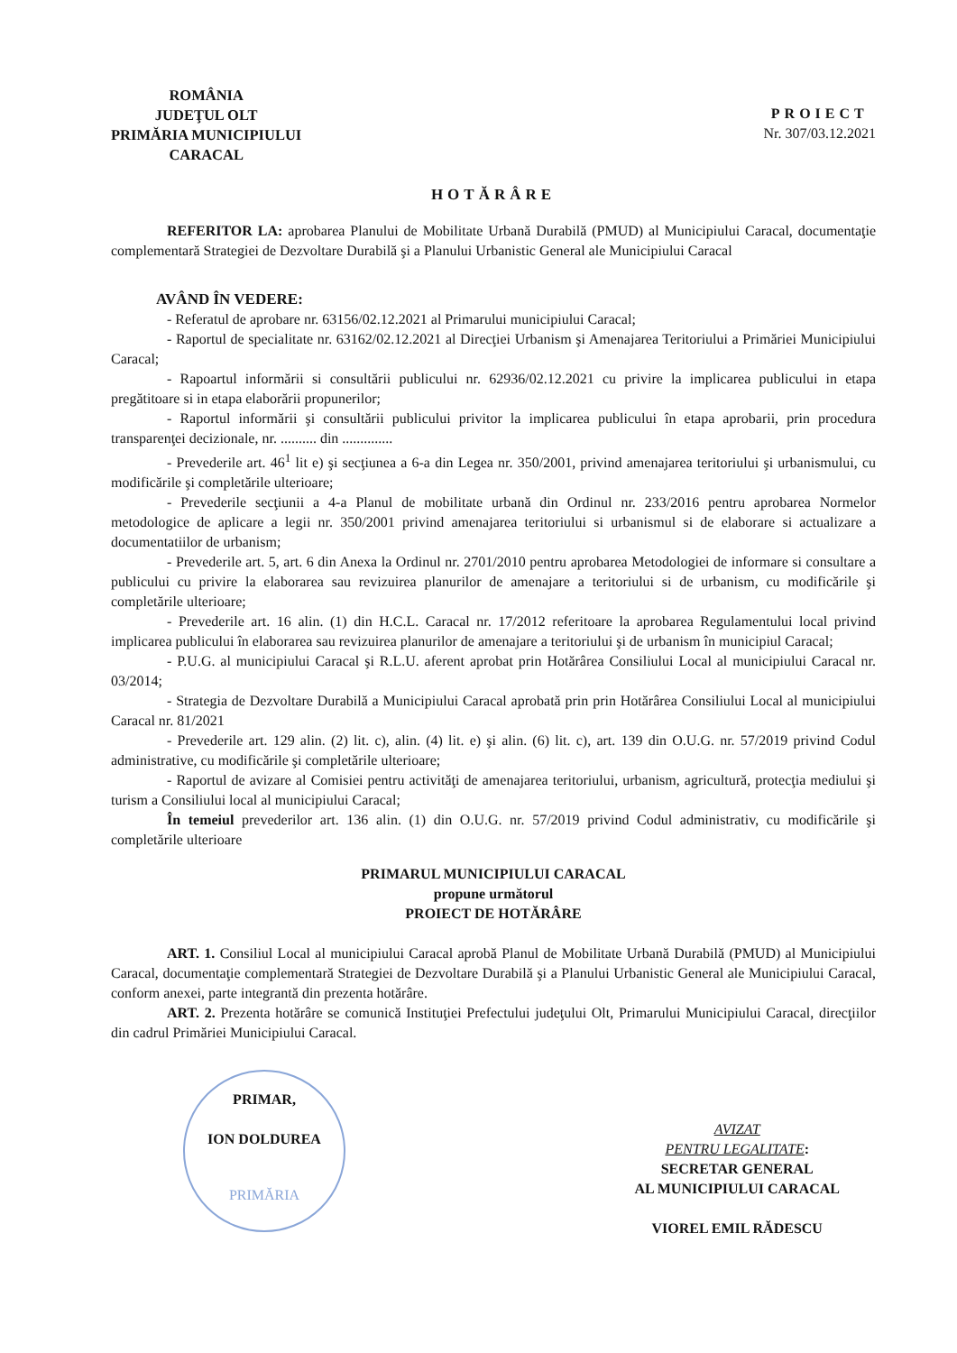ROMÂNIA
JUDEŢUL OLT
PRIMĂRIA MUNICIPIULUI
CARACAL
PROIECT
Nr. 307/03.12.2021
HOTĂRÂRE
REFERITOR LA: aprobarea Planului de Mobilitate Urbană Durabilă (PMUD) al Municipiului Caracal, documentaţie complementară Strategiei de Dezvoltare Durabilă şi a Planului Urbanistic General ale Municipiului Caracal
AVÂND ÎN VEDERE:
- Referatul de aprobare nr. 63156/02.12.2021 al Primarului municipiului Caracal;
- Raportul de specialitate nr. 63162/02.12.2021 al Direcţiei Urbanism şi Amenajarea Teritoriului a Primăriei Municipiului Caracal;
- Rapoartul informării si consultării publicului nr. 62936/02.12.2021 cu privire la implicarea publicului in etapa pregătitoare si in etapa elaborării propunerilor;
- Raportul informării şi consultării publicului privitor la implicarea publicului în etapa aprobarii, prin procedura transparenţei decizionale, nr. .......... din ..............
- Prevederile art. 46<sup>1</sup> lit e) şi secţiunea a 6-a din Legea nr. 350/2001, privind amenajarea teritoriului şi urbanismului, cu modificările şi completările ulterioare;
- Prevederile secţiunii a 4-a Planul de mobilitate urbană din Ordinul nr. 233/2016 pentru aprobarea Normelor metodologice de aplicare a legii nr. 350/2001 privind amenajarea teritoriului si urbanismul si de elaborare si actualizare a documentatiilor de urbanism;
- Prevederile art. 5, art. 6 din Anexa la Ordinul nr. 2701/2010 pentru aprobarea Metodologiei de informare si consultare a publicului cu privire la elaborarea sau revizuirea planurilor de amenajare a teritoriului si de urbanism, cu modificările şi completările ulterioare;
- Prevederile art. 16 alin. (1) din H.C.L. Caracal nr. 17/2012 referitoare la aprobarea Regulamentului local privind implicarea publicului în elaborarea sau revizuirea planurilor de amenajare a teritoriului şi de urbanism în municipiul Caracal;
- P.U.G. al municipiului Caracal şi R.L.U. aferent aprobat prin Hotărârea Consiliului Local al municipiului Caracal nr. 03/2014;
- Strategia de Dezvoltare Durabilă a Municipiului Caracal aprobată prin prin Hotărârea Consiliului Local al municipiului Caracal nr. 81/2021
- Prevederile art. 129 alin. (2) lit. c), alin. (4) lit. e) şi alin. (6) lit. c), art. 139 din O.U.G. nr. 57/2019 privind Codul administrative, cu modificările şi completările ulterioare;
- Raportul de avizare al Comisiei pentru activităţi de amenajarea teritoriului, urbanism, agricultură, protecţia mediului şi turism a Consiliului local al municipiului Caracal;
În temeiul prevederilor art. 136 alin. (1) din O.U.G. nr. 57/2019 privind Codul administrativ, cu modificările şi completările ulterioare
PRIMARUL MUNICIPIULUI CARACAL
propune următorul
PROIECT DE HOTĂRÂRE
ART. 1. Consiliul Local al municipiului Caracal aprobă Planul de Mobilitate Urbană Durabilă (PMUD) al Municipiului Caracal, documentaţie complementară Strategiei de Dezvoltare Durabilă şi a Planului Urbanistic General ale Municipiului Caracal, conform anexei, parte integrantă din prezenta hotărâre.
ART. 2. Prezenta hotărâre se comunică Instituţiei Prefectului judeţului Olt, Primarului Municipiului Caracal, direcţiilor din cadrul Primăriei Municipiului Caracal.
PRIMAR,
ION DOLDUREA
PRIMĂRIA
AVIZAT
PENTRU LEGALITATE:
SECRETAR GENERAL
AL MUNICIPIULUI CARACAL
VIOREL EMIL RĂDESCU